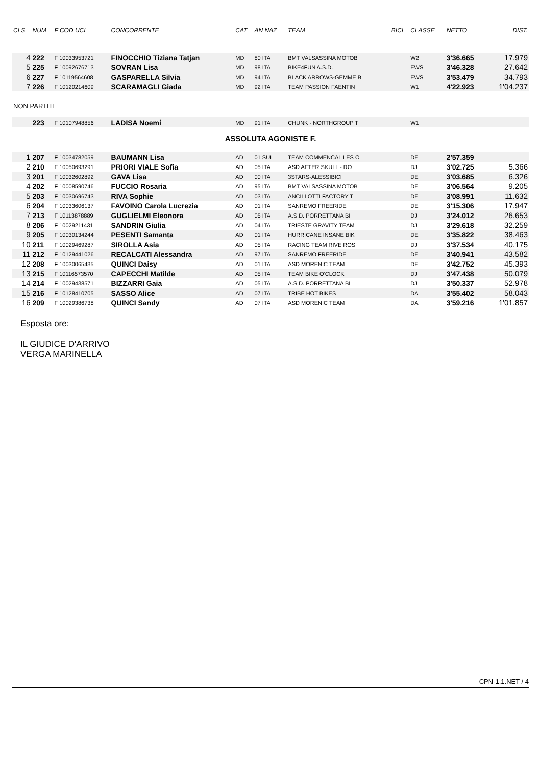| CLS | NUM | F COD UCI | CONCORRENTE | CAT | AN NAZ | TEAM | BICI | CLASSE | NETTO | DIST. |
| --- | --- | --- | --- | --- | --- | --- | --- | --- | --- | --- |
| 4 | 222 | F 10033953721 | FINOCCHIO Tiziana Tatjan | MD | 80 ITA | BMT VALSASSINA MOTOB | | W2 | 3'36.665 | 17.979 |
| 5 | 225 | F 10092676713 | SOVRAN Lisa | MD | 98 ITA | BIKE4FUN A.S.D. | | EWS | 3'46.328 | 27.642 |
| 6 | 227 | F 10119564608 | GASPARELLA Silvia | MD | 94 ITA | BLACK ARROWS-GEMME B | | EWS | 3'53.479 | 34.793 |
| 7 | 226 | F 10120214609 | SCARAMAGLI Giada | MD | 92 ITA | TEAM PASSION FAENTIN | | W1 | 4'22.923 | 1'04.237 |
| NON PARTITI | | | | | | | | | | |
| | 223 | F 10107948856 | LADISA Noemi | MD | 91 ITA | CHUNK - NORTHGROUP T | | W1 | | |
| ASSOLUTA AGONISTE F. | | | | | | | | | | |
| 1 | 207 | F 10034782059 | BAUMANN Lisa | AD | 01 SUI | TEAM COMMENCAL LES O | | DE | 2'57.359 | |
| 2 | 210 | F 10050693291 | PRIORI VIALE Sofia | AD | 05 ITA | ASD AFTER SKULL - RO | | DJ | 3'02.725 | 5.366 |
| 3 | 201 | F 10032602892 | GAVA Lisa | AD | 00 ITA | 3STARS-ALESSIBICI | | DE | 3'03.685 | 6.326 |
| 4 | 202 | F 10008590746 | FUCCIO Rosaria | AD | 95 ITA | BMT VALSASSINA MOTOB | | DE | 3'06.564 | 9.205 |
| 5 | 203 | F 10030696743 | RIVA Sophie | AD | 03 ITA | ANCILLOTTI FACTORY T | | DE | 3'08.991 | 11.632 |
| 6 | 204 | F 10033606137 | FAVOINO Carola Lucrezia | AD | 01 ITA | SANREMO FREERIDE | | DE | 3'15.306 | 17.947 |
| 7 | 213 | F 10113878889 | GUGLIELMI Eleonora | AD | 05 ITA | A.S.D. PORRETTANA BI | | DJ | 3'24.012 | 26.653 |
| 8 | 206 | F 10029211431 | SANDRIN Giulia | AD | 04 ITA | TRIESTE GRAVITY TEAM | | DJ | 3'29.618 | 32.259 |
| 9 | 205 | F 10030134244 | PESENTI Samanta | AD | 01 ITA | HURRICANE INSANE BIK | | DE | 3'35.822 | 38.463 |
| 10 | 211 | F 10029469287 | SIROLLA Asia | AD | 05 ITA | RACING TEAM RIVE ROS | | DJ | 3'37.534 | 40.175 |
| 11 | 212 | F 10129441026 | RECALCATI Alessandra | AD | 97 ITA | SANREMO FREERIDE | | DE | 3'40.941 | 43.582 |
| 12 | 208 | F 10030065435 | QUINCI Daisy | AD | 01 ITA | ASD MORENIC TEAM | | DE | 3'42.752 | 45.393 |
| 13 | 215 | F 10116573570 | CAPECCHI Matilde | AD | 05 ITA | TEAM BIKE O'CLOCK | | DJ | 3'47.438 | 50.079 |
| 14 | 214 | F 10029438571 | BIZZARRI Gaia | AD | 05 ITA | A.S.D. PORRETTANA BI | | DJ | 3'50.337 | 52.978 |
| 15 | 216 | F 10128410705 | SASSO Alice | AD | 07 ITA | TRIBE HOT BIKES | | DA | 3'55.402 | 58.043 |
| 16 | 209 | F 10029386738 | QUINCI Sandy | AD | 07 ITA | ASD MORENIC TEAM | | DA | 3'59.216 | 1'01.857 |
Esposta ore:
IL GIUDICE D'ARRIVO
VERGA MARINELLA
CPN-1.1.NET / 4